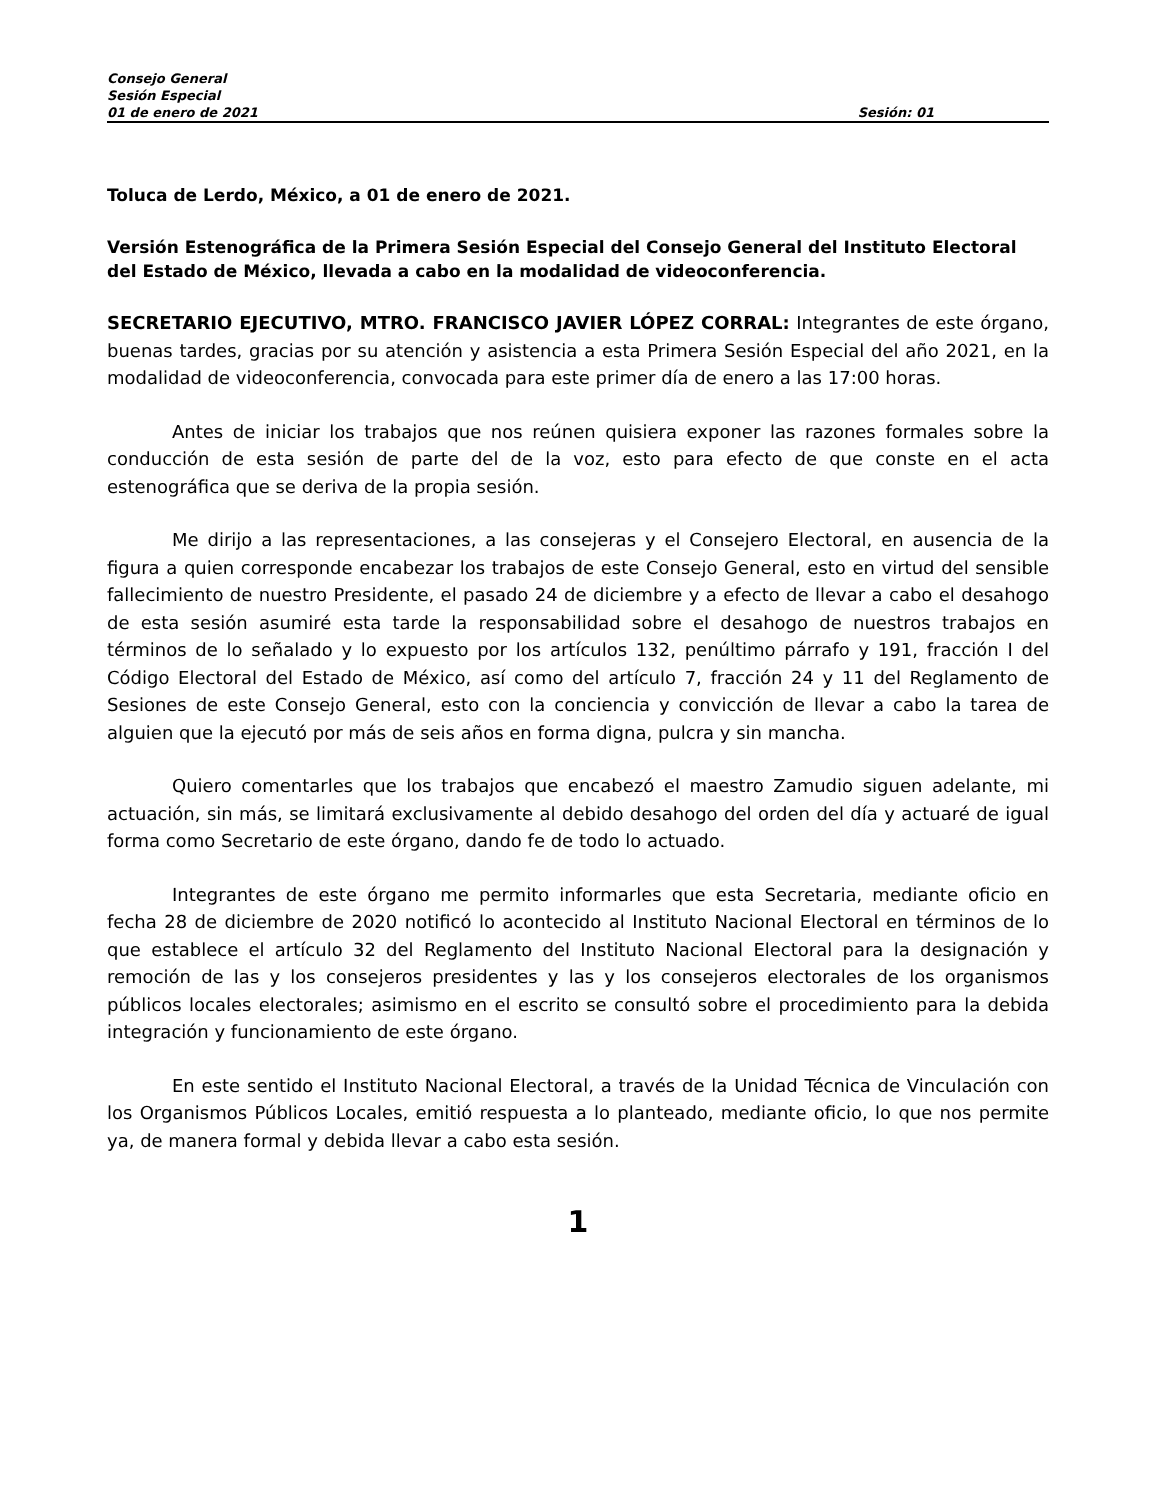Consejo General
Sesión Especial
01 de enero de 2021 Sesión: 01
Toluca de Lerdo, México, a 01 de enero de 2021.
Versión Estenográfica de la Primera Sesión Especial del Consejo General del Instituto Electoral del Estado de México, llevada a cabo en la modalidad de videoconferencia.
SECRETARIO EJECUTIVO, MTRO. FRANCISCO JAVIER LÓPEZ CORRAL: Integrantes de este órgano, buenas tardes, gracias por su atención y asistencia a esta Primera Sesión Especial del año 2021, en la modalidad de videoconferencia, convocada para este primer día de enero a las 17:00 horas.
Antes de iniciar los trabajos que nos reúnen quisiera exponer las razones formales sobre la conducción de esta sesión de parte del de la voz, esto para efecto de que conste en el acta estenográfica que se deriva de la propia sesión.
Me dirijo a las representaciones, a las consejeras y el Consejero Electoral, en ausencia de la figura a quien corresponde encabezar los trabajos de este Consejo General, esto en virtud del sensible fallecimiento de nuestro Presidente, el pasado 24 de diciembre y a efecto de llevar a cabo el desahogo de esta sesión asumiré esta tarde la responsabilidad sobre el desahogo de nuestros trabajos en términos de lo señalado y lo expuesto por los artículos 132, penúltimo párrafo y 191, fracción I del Código Electoral del Estado de México, así como del artículo 7, fracción 24 y 11 del Reglamento de Sesiones de este Consejo General, esto con la conciencia y convicción de llevar a cabo la tarea de alguien que la ejecutó por más de seis años en forma digna, pulcra y sin mancha.
Quiero comentarles que los trabajos que encabezó el maestro Zamudio siguen adelante, mi actuación, sin más, se limitará exclusivamente al debido desahogo del orden del día y actuaré de igual forma como Secretario de este órgano, dando fe de todo lo actuado.
Integrantes de este órgano me permito informarles que esta Secretaria, mediante oficio en fecha 28 de diciembre de 2020 notificó lo acontecido al Instituto Nacional Electoral en términos de lo que establece el artículo 32 del Reglamento del Instituto Nacional Electoral para la designación y remoción de las y los consejeros presidentes y las y los consejeros electorales de los organismos públicos locales electorales; asimismo en el escrito se consultó sobre el procedimiento para la debida integración y funcionamiento de este órgano.
En este sentido el Instituto Nacional Electoral, a través de la Unidad Técnica de Vinculación con los Organismos Públicos Locales, emitió respuesta a lo planteado, mediante oficio, lo que nos permite ya, de manera formal y debida llevar a cabo esta sesión.
1